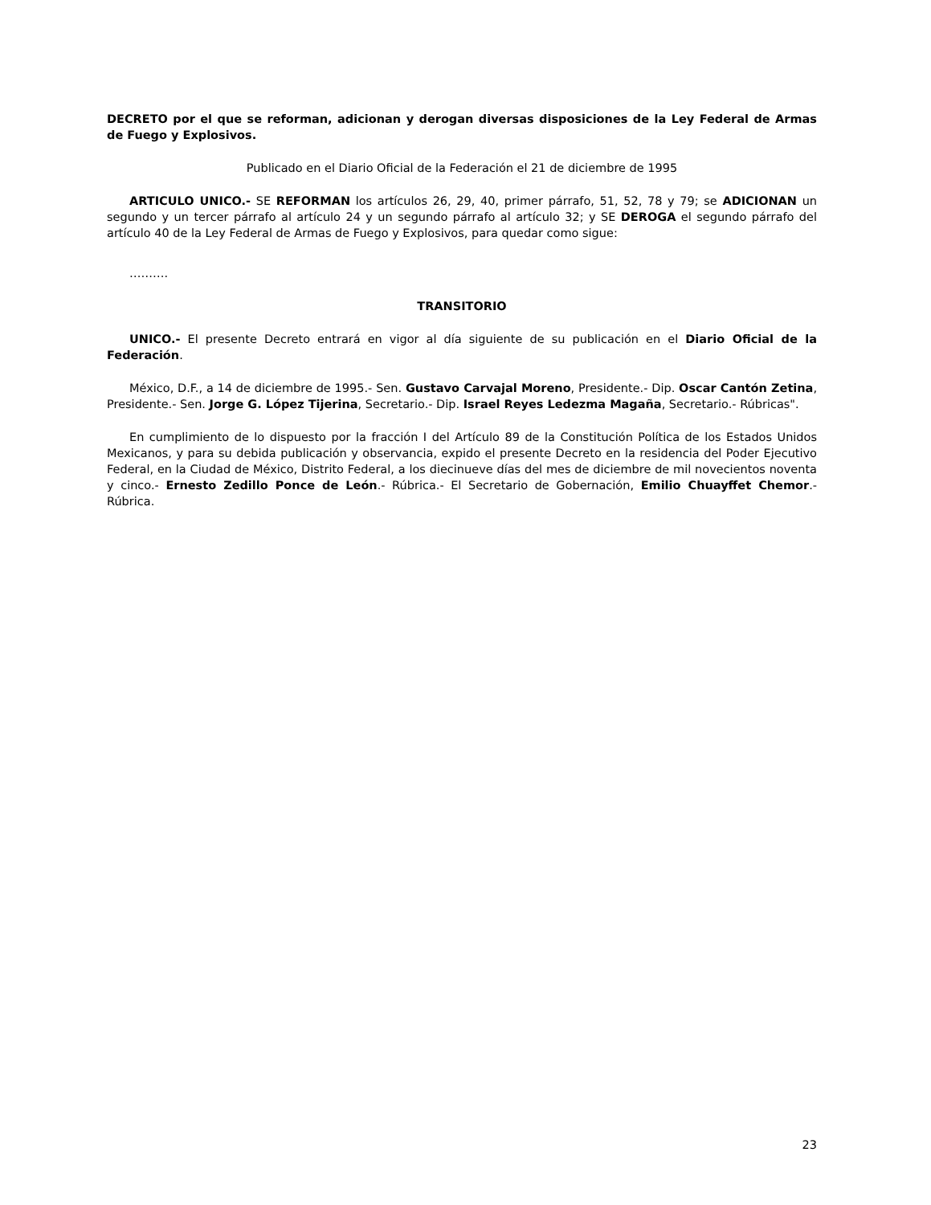DECRETO por el que se reforman, adicionan y derogan diversas disposiciones de la Ley Federal de Armas de Fuego y Explosivos.
Publicado en el Diario Oficial de la Federación el 21 de diciembre de 1995
ARTICULO UNICO.- SE REFORMAN los artículos 26, 29, 40, primer párrafo, 51, 52, 78 y 79; se ADICIONAN un segundo y un tercer párrafo al artículo 24 y un segundo párrafo al artículo 32; y SE DEROGA el segundo párrafo del artículo 40 de la Ley Federal de Armas de Fuego y Explosivos, para quedar como sigue:
……….
TRANSITORIO
UNICO.- El presente Decreto entrará en vigor al día siguiente de su publicación en el Diario Oficial de la Federación.
México, D.F., a 14 de diciembre de 1995.- Sen. Gustavo Carvajal Moreno, Presidente.- Dip. Oscar Cantón Zetina, Presidente.- Sen. Jorge G. López Tijerina, Secretario.- Dip. Israel Reyes Ledezma Magaña, Secretario.- Rúbricas".
En cumplimiento de lo dispuesto por la fracción I del Artículo 89 de la Constitución Política de los Estados Unidos Mexicanos, y para su debida publicación y observancia, expido el presente Decreto en la residencia del Poder Ejecutivo Federal, en la Ciudad de México, Distrito Federal, a los diecinueve días del mes de diciembre de mil novecientos noventa y cinco.- Ernesto Zedillo Ponce de León.- Rúbrica.- El Secretario de Gobernación, Emilio Chuayffet Chemor.- Rúbrica.
23